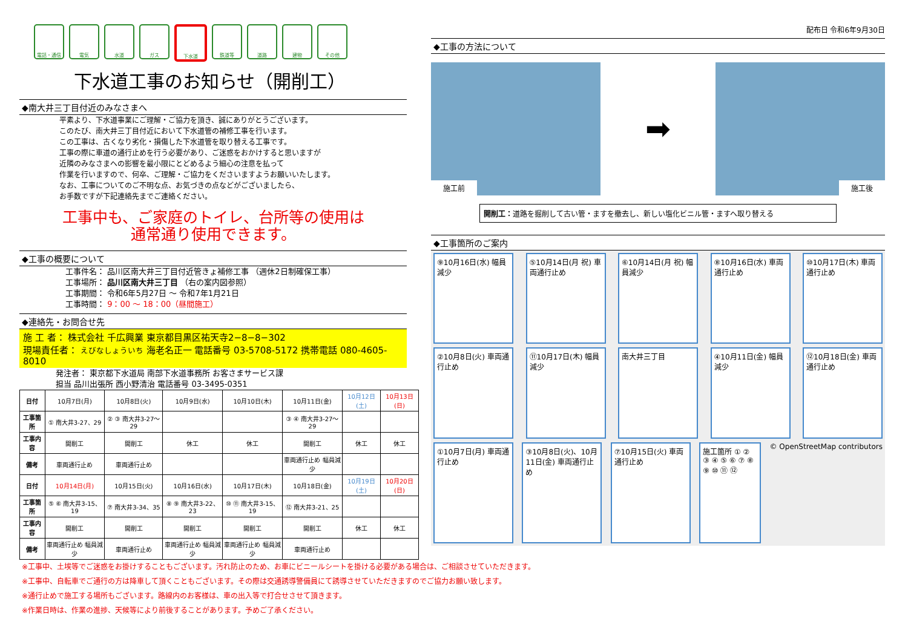電話・通信 電気 水道 ガス 下水道 鉄道等 道路 建物 その他
下水道工事のお知らせ（開削工）
◆南大井三丁目付近のみなさまへ
平素より、下水道事業にご理解・ご協力を頂き、誠にありがとうございます。
このたび、南大井三丁目付近において下水道管の補修工事を行います。
この工事は、古くなり劣化・損傷した下水道管を取り替える工事です。
工事の際に車道の通行止めを行う必要があり、ご迷惑をおかけすると思いますが
近隣のみなさまへの影響を最小限にとどめるよう細心の注意を払って
作業を行いますので、何卒、ご理解・ご協力をくださいますようお願いいたします。
なお、工事についてのご不明な点、お気づきの点などがございましたら、
お手数ですが下記連絡先までご連絡ください。
工事中も、ご家庭のトイレ、台所等の使用は
通常通り使用できます。
◆工事の概要について
工事件名： 品川区南大井三丁目付近管きょ補修工事 （週休2日制確保工事）
工事場所： 品川区南大井三丁目 （右の案内図参照）
工事期間： 令和6年5月27日 ～ 令和7年1月21日
工事時間： 9：00 ～ 18：00（昼間施工）
◆連絡先・お問合せ先
施 工 者： 株式会社 千広興業 東京都目黒区祐天寺2−8−8−302
現場責任者： えびなしょういち 海老名正一 電話番号 03-5708-5172 携帯電話 080-4605-8010
発注者： 東京都下水道局 南部下水道事務所 お客さまサービス課
担当 品川出張所 西小野清治 電話番号 03-3495-0351
| 日付 | 10月7日(月) | 10月8日(火) | 10月9日(水) | 10月10日(木) | 10月11日(金) | 10月12日(土) | 10月13日(日) |
| 工事箇所 | ① 南大井3-27、29 | ② ③ 南大井3-27～29 | | | ③ ④ 南大井3-27～29 | | |
| 工事内容 | 開削工 | 開削工 | 休工 | 休工 | 開削工 | 休工 | 休工 |
| 備考 | 車両通行止め | 車両通行止め | | | 車両通行止め 幅員減少 | | |
| 日付 | 10月14日(月) | 10月15日(火) | 10月16日(水) | 10月17日(木) | 10月18日(金) | 10月19日(土) | 10月20日(日) |
| 工事箇所 | ⑤ ⑥ 南大井3-15、19 | ⑦ 南大井3-34、35 | ⑧ ⑨ 南大井3-22、23 | ⑩ ⑪ 南大井3-15、19 | ⑫ 南大井3-21、25 | | |
| 工事内容 | 開削工 | 開削工 | 開削工 | 開削工 | 開削工 | 休工 | 休工 |
| 備考 | 車両通行止め 幅員減少 | 車両通行止め | 車両通行止め 幅員減少 | 車両通行止め 幅員減少 | 車両通行止め | | |
配布日 令和6年9月30日
◆工事の方法について
施工前
➡
施工後
開削工：道路を掘削して古い管・ますを撤去し、新しい塩化ビニル管・ますへ取り替える
◆工事箇所のご案内
⑨10月16日(水) 幅員減少
⑤10月14日(月 祝) 車両通行止め
⑥10月14日(月 祝) 幅員減少
⑧10月16日(水) 車両通行止め
⑩10月17日(木) 車両通行止め
②10月8日(火) 車両通行止め
⑪10月17日(木) 幅員減少
南大井三丁目
④10月11日(金) 幅員減少
⑫10月18日(金) 車両通行止め
①10月7日(月) 車両通行止め
③10月8日(火)、10月11日(金) 車両通行止め
⑦10月15日(火) 車両通行止め
施工箇所 ① ② ③ ④ ⑤ ⑥ ⑦ ⑧ ⑨ ⑩ ⑪ ⑫
© OpenStreetMap contributors
※工事中、土埃等でご迷惑をお掛けすることもございます。汚れ防止のため、お車にビニールシートを掛ける必要がある場合は、ご相談させていただきます。
※工事中、自転車でご通行の方は降車して頂くこともございます。その際は交通誘導警備員にて誘導させていただきますのでご協力お願い致します。
※通行止めで施工する場所もございます。路線内のお客様は、車の出入等で打合せさせて頂きます。
※作業日時は、作業の進捗、天候等により前後することがあります。予めご了承ください。